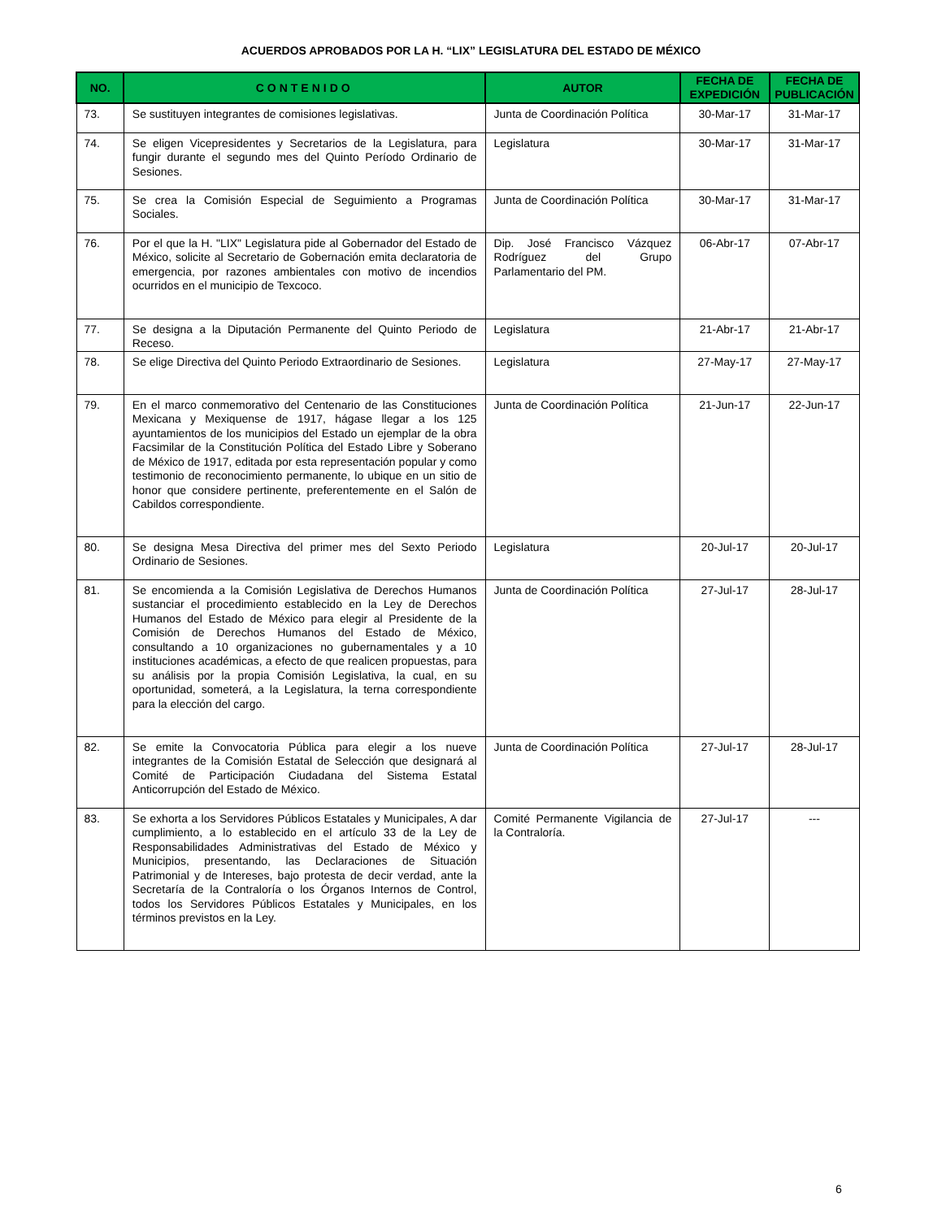ACUERDOS APROBADOS POR LA H. “LIX” LEGISLATURA DEL ESTADO DE MÉXICO
| NO. | CONTENIDO | AUTOR | FECHA DE EXPEDICIÓN | FECHA DE PUBLICACIÓN |
| --- | --- | --- | --- | --- |
| 73. | Se sustituyen integrantes de comisiones legislativas. | Junta de Coordinación Política | 30-Mar-17 | 31-Mar-17 |
| 74. | Se eligen Vicepresidentes y Secretarios de la Legislatura, para fungir durante el segundo mes del Quinto Período Ordinario de Sesiones. | Legislatura | 30-Mar-17 | 31-Mar-17 |
| 75. | Se crea la Comisión Especial de Seguimiento a Programas Sociales. | Junta de Coordinación Política | 30-Mar-17 | 31-Mar-17 |
| 76. | Por el que la H. "LIX" Legislatura pide al Gobernador del Estado de México, solicite al Secretario de Gobernación emita declaratoria de emergencia, por razones ambientales con motivo de incendios ocurridos en el municipio de Texcoco. | Dip. José Francisco Vázquez Rodríguez del Grupo Parlamentario del PM. | 06-Abr-17 | 07-Abr-17 |
| 77. | Se designa a la Diputación Permanente del Quinto Periodo de Receso. | Legislatura | 21-Abr-17 | 21-Abr-17 |
| 78. | Se elige Directiva del Quinto Periodo Extraordinario de Sesiones. | Legislatura | 27-May-17 | 27-May-17 |
| 79. | En el marco conmemorativo del Centenario de las Constituciones Mexicana y Mexiquense de 1917, hágase llegar a los 125 ayuntamientos de los municipios del Estado un ejemplar de la obra Facsimilar de la Constitución Política del Estado Libre y Soberano de México de 1917, editada por esta representación popular y como testimonio de reconocimiento permanente, lo ubique en un sitio de honor que considere pertinente, preferentemente en el Salón de Cabildos correspondiente. | Junta de Coordinación Política | 21-Jun-17 | 22-Jun-17 |
| 80. | Se designa Mesa Directiva del primer mes del Sexto Periodo Ordinario de Sesiones. | Legislatura | 20-Jul-17 | 20-Jul-17 |
| 81. | Se encomienda a la Comisión Legislativa de Derechos Humanos sustanciar el procedimiento establecido en la Ley de Derechos Humanos del Estado de México para elegir al Presidente de la Comisión de Derechos Humanos del Estado de México, consultando a 10 organizaciones no gubernamentales y a 10 instituciones académicas, a efecto de que realicen propuestas, para su análisis por la propia Comisión Legislativa, la cual, en su oportunidad, someterá, a la Legislatura, la terna correspondiente para la elección del cargo. | Junta de Coordinación Política | 27-Jul-17 | 28-Jul-17 |
| 82. | Se emite la Convocatoria Pública para elegir a los nueve integrantes de la Comisión Estatal de Selección que designará al Comité de Participación Ciudadana del Sistema Estatal Anticorrupción del Estado de México. | Junta de Coordinación Política | 27-Jul-17 | 28-Jul-17 |
| 83. | Se exhorta a los Servidores Públicos Estatales y Municipales, A dar cumplimiento, a lo establecido en el artículo 33 de la Ley de Responsabilidades Administrativas del Estado de México y Municipios, presentando, las Declaraciones de Situación Patrimonial y de Intereses, bajo protesta de decir verdad, ante la Secretaría de la Contraloría o los Órganos Internos de Control, todos los Servidores Públicos Estatales y Municipales, en los términos previstos en la Ley. | Comité Permanente Vigilancia de la Contraloría. | 27-Jul-17 | --- |
6